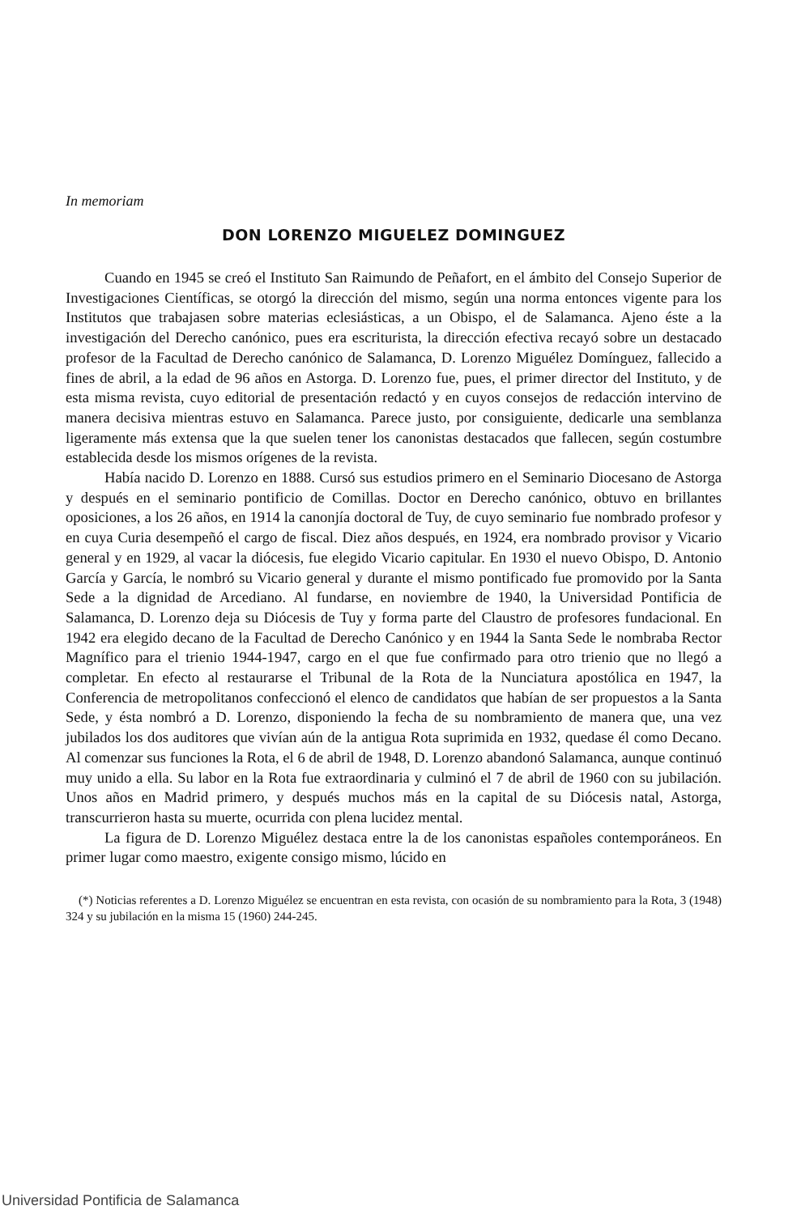In memoriam
DON LORENZO MIGUELEZ DOMINGUEZ
Cuando en 1945 se creó el Instituto San Raimundo de Peñafort, en el ámbito del Consejo Superior de Investigaciones Científicas, se otorgó la dirección del mismo, según una norma entonces vigente para los Institutos que trabajasen sobre materias eclesiásticas, a un Obispo, el de Salamanca. Ajeno éste a la investigación del Derecho canónico, pues era escriturista, la dirección efectiva recayó sobre un destacado profesor de la Facultad de Derecho canónico de Salamanca, D. Lorenzo Miguélez Domínguez, fallecido a fines de abril, a la edad de 96 años en Astorga. D. Lorenzo fue, pues, el primer director del Instituto, y de esta misma revista, cuyo editorial de presentación redactó y en cuyos consejos de redacción intervino de manera decisiva mientras estuvo en Salamanca. Parece justo, por consiguiente, dedicarle una semblanza ligeramente más extensa que la que suelen tener los canonistas destacados que fallecen, según costumbre establecida desde los mismos orígenes de la revista.
Había nacido D. Lorenzo en 1888. Cursó sus estudios primero en el Seminario Diocesano de Astorga y después en el seminario pontificio de Comillas. Doctor en Derecho canónico, obtuvo en brillantes oposiciones, a los 26 años, en 1914 la canonjía doctoral de Tuy, de cuyo seminario fue nombrado profesor y en cuya Curia desempeñó el cargo de fiscal. Diez años después, en 1924, era nombrado provisor y Vicario general y en 1929, al vacar la diócesis, fue elegido Vicario capitular. En 1930 el nuevo Obispo, D. Antonio García y García, le nombró su Vicario general y durante el mismo pontificado fue promovido por la Santa Sede a la dignidad de Arcediano. Al fundarse, en noviembre de 1940, la Universidad Pontificia de Salamanca, D. Lorenzo deja su Diócesis de Tuy y forma parte del Claustro de profesores fundacional. En 1942 era elegido decano de la Facultad de Derecho Canónico y en 1944 la Santa Sede le nombraba Rector Magnífico para el trienio 1944-1947, cargo en el que fue confirmado para otro trienio que no llegó a completar. En efecto al restaurarse el Tribunal de la Rota de la Nunciatura apostólica en 1947, la Conferencia de metropolitanos confeccionó el elenco de candidatos que habían de ser propuestos a la Santa Sede, y ésta nombró a D. Lorenzo, disponiendo la fecha de su nombramiento de manera que, una vez jubilados los dos auditores que vivían aún de la antigua Rota suprimida en 1932, quedase él como Decano. Al comenzar sus funciones la Rota, el 6 de abril de 1948, D. Lorenzo abandonó Salamanca, aunque continuó muy unido a ella. Su labor en la Rota fue extraordinaria y culminó el 7 de abril de 1960 con su jubilación. Unos años en Madrid primero, y después muchos más en la capital de su Diócesis natal, Astorga, transcurrieron hasta su muerte, ocurrida con plena lucidez mental.
La figura de D. Lorenzo Miguélez destaca entre la de los canonistas españoles contemporáneos. En primer lugar como maestro, exigente consigo mismo, lúcido en
(*) Noticias referentes a D. Lorenzo Miguélez se encuentran en esta revista, con ocasión de su nombramiento para la Rota, 3 (1948) 324 y su jubilación en la misma 15 (1960) 244-245.
Universidad Pontificia de Salamanca